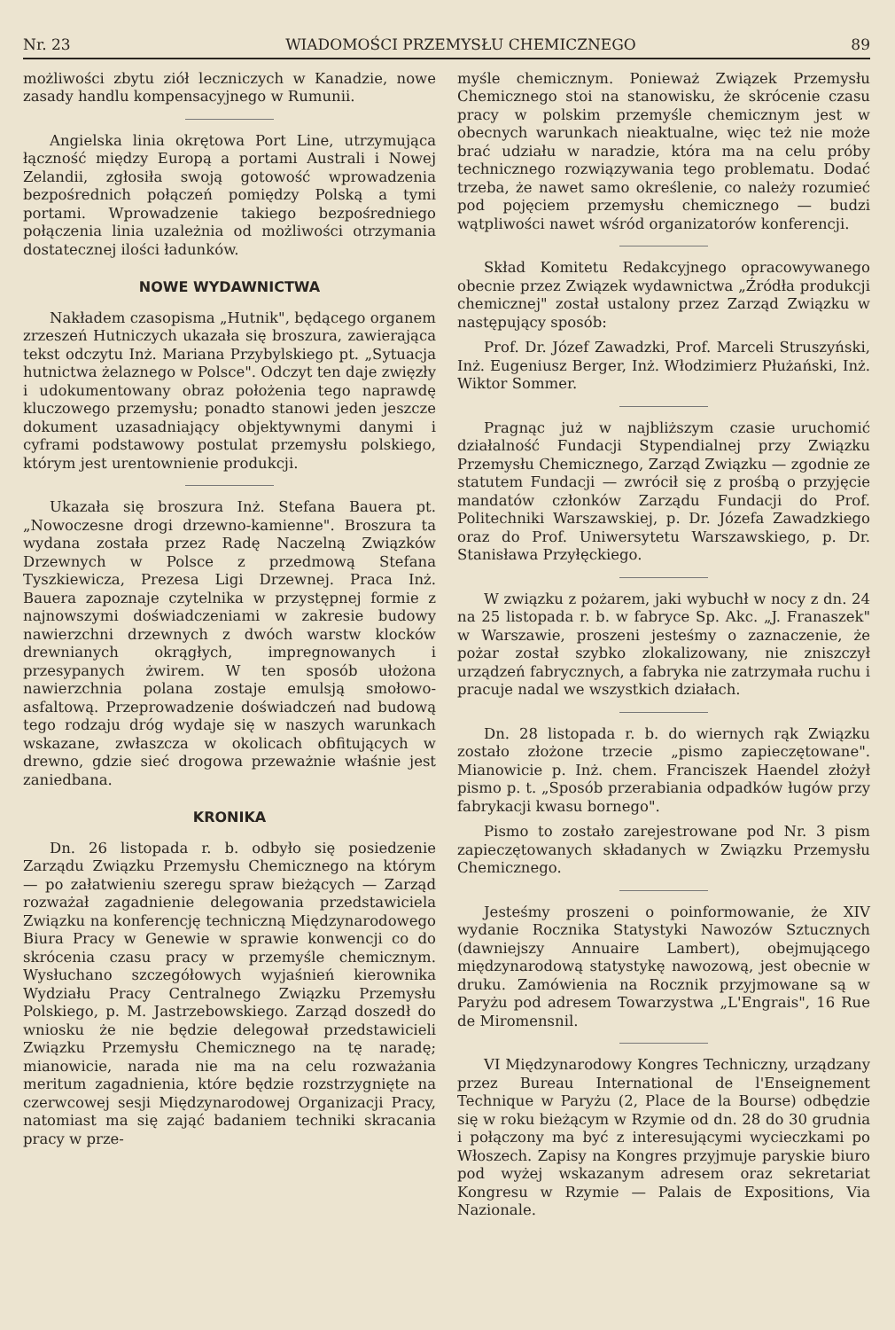Nr. 23 WIADOMOŚCI PRZEMYSŁU CHEMICZNEGO 89
możliwości zbytu ziół leczniczych w Kanadzie, nowe zasady handlu kompensacyjnego w Rumunii.
Angielska linia okrętowa Port Line, utrzymująca łączność między Europą a portami Australi i Nowej Zelandii, zgłosiła swoją gotowość wprowadzenia bezpośrednich połączeń pomiędzy Polską a tymi portami. Wprowadzenie takiego bezpośredniego połączenia linia uzależnia od możliwości otrzymania dostatecznej ilości ładunków.
NOWE WYDAWNICTWA
Nakładem czasopisma „Hutnik", będącego organem zrzeszeń Hutniczych ukazała się broszura, zawierająca tekst odczytu Inż. Mariana Przybylskiego pt. „Sytuacja hutnictwa żelaznego w Polsce". Odczyt ten daje zwięzły i udokumentowany obraz położenia tego naprawdę kluczowego przemysłu; ponadto stanowi jeden jeszcze dokument uzasadniający objektywnymi danymi i cyframi podstawowy postulat przemysłu polskiego, którym jest urentownienie produkcji.
Ukazała się broszura Inż. Stefana Bauera pt. „Nowoczesne drogi drzewno-kamienne". Broszura ta wydana została przez Radę Naczelną Związków Drzewnych w Polsce z przedmową Stefana Tyszkiewicza, Prezesa Ligi Drzewnej. Praca Inż. Bauera zapoznaje czytelnika w przystępnej formie z najnowszymi doświadczeniami w zakresie budowy nawierzchni drzewnych z dwóch warstw klocków drewnianych okrągłych, impregnowanych i przesypanych żwirem. W ten sposób ułożona nawierzchnia polana zostaje emulsją smołowo-asfaltową. Przeprowadzenie doświadczeń nad budową tego rodzaju dróg wydaje się w naszych warunkach wskazane, zwłaszcza w okolicach obfitujących w drewno, gdzie sieć drogowa przeważnie właśnie jest zaniedbana.
KRONIKA
Dn. 26 listopada r. b. odbyło się posiedzenie Zarządu Związku Przemysłu Chemicznego na którym — po załatwieniu szeregu spraw bieżących — Zarząd rozważał zagadnienie delegowania przedstawiciela Związku na konferencję techniczną Międzynarodowego Biura Pracy w Genewie w sprawie konwencji co do skrócenia czasu pracy w przemyśle chemicznym. Wysłuchano szczegółowych wyjaśnień kierownika Wydziału Pracy Centralnego Związku Przemysłu Polskiego, p. M. Jastrzebowskiego. Zarząd doszedł do wniosku że nie będzie delegował przedstawicieli Związku Przemysłu Chemicznego na tę naradę; mianowicie, narada nie ma na celu rozważania meritum zagadnienia, które będzie rozstrzygnięte na czerwcowej sesji Międzynarodowej Organizacji Pracy, natomiast ma się zająć badaniem techniki skracania pracy w prze-
myśle chemicznym. Ponieważ Związek Przemysłu Chemicznego stoi na stanowisku, że skrócenie czasu pracy w polskim przemyśle chemicznym jest w obecnych warunkach nieaktualne, więc też nie może brać udziału w naradzie, która ma na celu próby technicznego rozwiązywania tego problematu. Dodać trzeba, że nawet samo określenie, co należy rozumieć pod pojęciem przemysłu chemicznego — budzi wątpliwości nawet wśród organizatorów konferencji.
Skład Komitetu Redakcyjnego opracowywanego obecnie przez Związek wydawnictwa „Źródła produkcji chemicznej" został ustalony przez Zarząd Związku w następujący sposób:
Prof. Dr. Józef Zawadzki, Prof. Marceli Struszyński, Inż. Eugeniusz Berger, Inż. Włodzimierz Płużański, Inż. Wiktor Sommer.
Pragnąc już w najbliższym czasie uruchomić działalność Fundacji Stypendialnej przy Związku Przemysłu Chemicznego, Zarząd Związku — zgodnie ze statutem Fundacji — zwrócił się z prośbą o przyjęcie mandatów członków Zarządu Fundacji do Prof. Politechniki Warszawskiej, p. Dr. Józefa Zawadzkiego oraz do Prof. Uniwersytetu Warszawskiego, p. Dr. Stanisława Przyłęckiego.
W związku z pożarem, jaki wybuchł w nocy z dn. 24 na 25 listopada r. b. w fabryce Sp. Akc. „J. Franaszek" w Warszawie, proszeni jesteśmy o zaznaczenie, że pożar został szybko zlokalizowany, nie zniszczył urządzeń fabrycznych, a fabryka nie zatrzymała ruchu i pracuje nadal we wszystkich działach.
Dn. 28 listopada r. b. do wiernych rąk Związku zostało złożone trzecie „pismo zapieczętowane". Mianowicie p. Inż. chem. Franciszek Haendel złożył pismo p. t. „Sposób przerabiania odpadków ługów przy fabrykacji kwasu bornego".
Pismo to zostało zarejestrowane pod Nr. 3 pism zapieczętowanych składanych w Związku Przemysłu Chemicznego.
Jesteśmy proszeni o poinformowanie, że XIV wydanie Rocznika Statystyki Nawozów Sztucznych (dawniejszy Annuaire Lambert), obejmującego międzynarodową statystykę nawozową, jest obecnie w druku. Zamówienia na Rocznik przyjmowane są w Paryżu pod adresem Towarzystwa „L'Engrais", 16 Rue de Miromensnil.
VI Międzynarodowy Kongres Techniczny, urządzany przez Bureau International de l'Enseignement Technique w Paryżu (2, Place de la Bourse) odbędzie się w roku bieżącym w Rzymie od dn. 28 do 30 grudnia i połączony ma być z interesującymi wycieczkami po Włoszech. Zapisy na Kongres przyjmuje paryskie biuro pod wyżej wskazanym adresem oraz sekretariat Kongresu w Rzymie — Palais de Expositions, Via Nazionale.